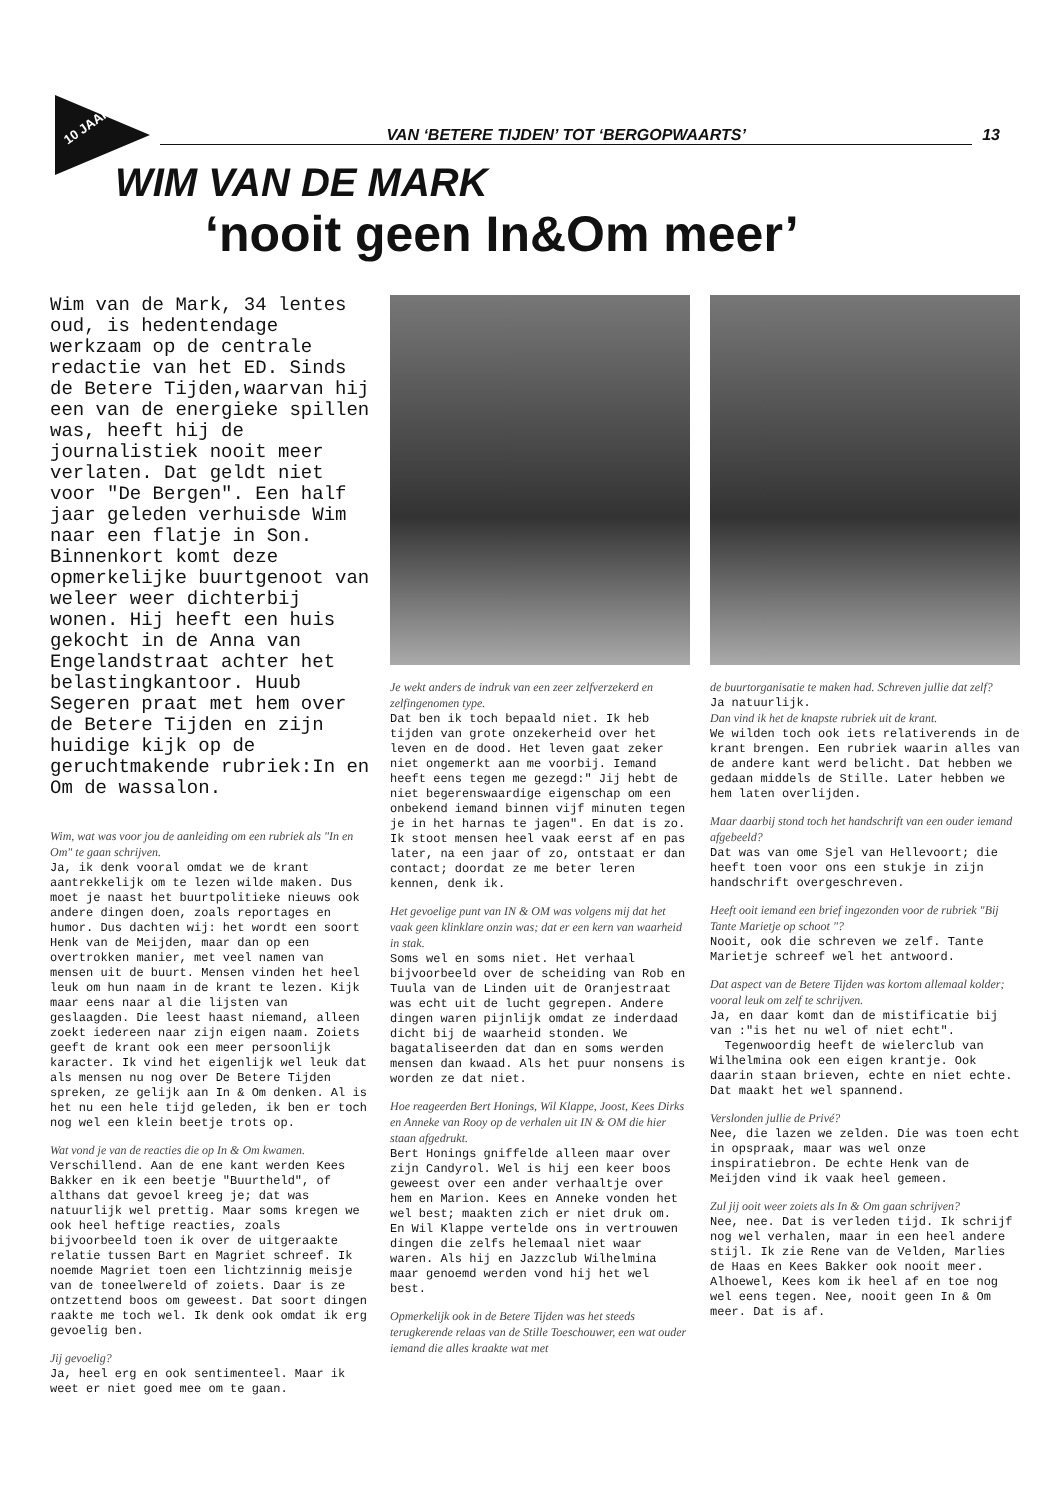10 JAAR!
VAN ‘BETERE TIJDEN’ TOT ‘BERGOPWAARTS’
13
WIM VAN DE MARK
‘nooit geen In&Om meer’
Wim van de Mark, 34 lentes oud, is hedentendage werkzaam op de centrale redactie van het ED. Sinds de Betere Tijden,waarvan hij een van de energieke spillen was, heeft hij de journalistiek nooit meer verlaten. Dat geldt niet voor "De Bergen". Een half jaar geleden verhuisde Wim naar een flatje in Son. Binnenkort komt deze opmerkelijke buurtgenoot van weleer weer dichterbij wonen. Hij heeft een huis gekocht in de Anna van Engelandstraat achter het belastingkantoor. Huub Segeren praat met hem over de Betere Tijden en zijn huidige kijk op de geruchtmakende rubriek:In en Om de wassalon.
Wim, wat was voor jou de aanleiding om een rubriek als "In en Om" te gaan schrijven.
Ja, ik denk vooral omdat we de krant aantrekkelijk om te lezen wilde maken. Dus moet je naast het buurtpolitieke nieuws ook andere dingen doen, zoals reportages en humor. Dus dachten wij: het wordt een soort Henk van de Meijden, maar dan op een overtrokken manier, met veel namen van mensen uit de buurt. Mensen vinden het heel leuk om hun naam in de krant te lezen. Kijk maar eens naar al die lijsten van geslaagden. Die leest haast niemand, alleen zoekt iedereen naar zijn eigen naam. Zoiets geeft de krant ook een meer persoonlijk karacter. Ik vind het eigenlijk wel leuk dat als mensen nu nog over De Betere Tijden spreken, ze gelijk aan In & Om denken. Al is het nu een hele tijd geleden, ik ben er toch nog wel een klein beetje trots op.
Wat vond je van de reacties die op In & Om kwamen.
Verschillend. Aan de ene kant werden Kees Bakker en ik een beetje "Buurtheld", of althans dat gevoel kreeg je; dat was natuurlijk wel prettig. Maar soms kregen we ook heel heftige reacties, zoals bijvoorbeeld toen ik over de uitgeraakte relatie tussen Bart en Magriet schreef. Ik noemde Magriet toen een lichtzinnig meisje van de toneelwereld of zoiets. Daar is ze ontzettend boos om geweest. Dat soort dingen raakte me toch wel. Ik denk ook omdat ik erg gevoelig ben.
Jij gevoelig?
Ja, heel erg en ook sentimenteel. Maar ik weet er niet goed mee om te gaan.
Je wekt anders de indruk van een zeer zelfverzekerd en zelfingenomen type.
Dat ben ik toch bepaald niet. Ik heb tijden van grote onzekerheid over het leven en de dood. Het leven gaat zeker niet ongemerkt aan me voorbij. Iemand heeft eens tegen me gezegd:" Jij hebt de niet begerenswaardige eigenschap om een onbekend iemand binnen vijf minuten tegen je in het harnas te jagen". En dat is zo. Ik stoot mensen heel vaak eerst af en pas later, na een jaar of zo, ontstaat er dan contact; doordat ze me beter leren kennen, denk ik.
Het gevoelige punt van IN & OM was volgens mij dat het vaak geen klinklare onzin was; dat er een kern van waarheid in stak.
Soms wel en soms niet. Het verhaal bijvoorbeeld over de scheiding van Rob en Tuula van de Linden uit de Oranjestraat was echt uit de lucht gegrepen. Andere dingen waren pijnlijk omdat ze inderdaad dicht bij de waarheid stonden. We bagataliseerden dat dan en soms werden mensen dan kwaad. Als het puur nonsens is worden ze dat niet.
Hoe reageerden Bert Honings, Wil Klappe, Joost, Kees Dirks en Anneke van Rooy op de verhalen uit IN & OM die hier staan afgedrukt.
Bert Honings gniffelde alleen maar over zijn Candyrol. Wel is hij een keer boos geweest over een ander verhaaltje over hem en Marion. Kees en Anneke vonden het wel best; maakten zich er niet druk om. En Wil Klappe vertelde ons in vertrouwen dingen die zelfs helemaal niet waar waren. Als hij en Jazzclub Wilhelmina maar genoemd werden vond hij het wel best.
Opmerkelijk ook in de Betere Tijden was het steeds terugkerende relaas van de Stille Toeschouwer, een wat ouder iemand die alles kraakte wat met
de buurtorganisatie te maken had. Schreven jullie dat zelf?
Ja natuurlijk.
Dan vind ik het de knapste rubriek uit de krant.
We wilden toch ook iets relativerends in de krant brengen. Een rubriek waarin alles van de andere kant werd belicht. Dat hebben we gedaan middels de Stille. Later hebben we hem laten overlijden.
Maar daarbij stond toch het handschrift van een ouder iemand afgebeeld?
Dat was van ome Sjel van Hellevoort; die heeft toen voor ons een stukje in zijn handschrift overgeschreven.
Heeft ooit iemand een brief ingezonden voor de rubriek "Bij Tante Marietje op schoot "?
Nooit, ook die schreven we zelf. Tante Marietje schreef wel het antwoord.
Dat aspect van de Betere Tijden was kortom allemaal kolder; vooral leuk om zelf te schrijven.
Ja, en daar komt dan de mistificatie bij van :"is het nu wel of niet echt".
Tegenwoordig heeft de wielerclub van Wilhelmina ook een eigen krantje. Ook daarin staan brieven, echte en niet echte. Dat maakt het wel spannend.
Verslonden jullie de Privé?
Nee, die lazen we zelden. Die was toen echt in opspraak, maar was wel onze inspiratiebron. De echte Henk van de Meijden vind ik vaak heel gemeen.
Zul jij ooit weer zoiets als In & Om gaan schrijven?
Nee, nee. Dat is verleden tijd. Ik schrijf nog wel verhalen, maar in een heel andere stijl. Ik zie Rene van de Velden, Marlies de Haas en Kees Bakker ook nooit meer. Alhoewel, Kees kom ik heel af en toe nog wel eens tegen. Nee, nooit geen In & Om meer. Dat is af.